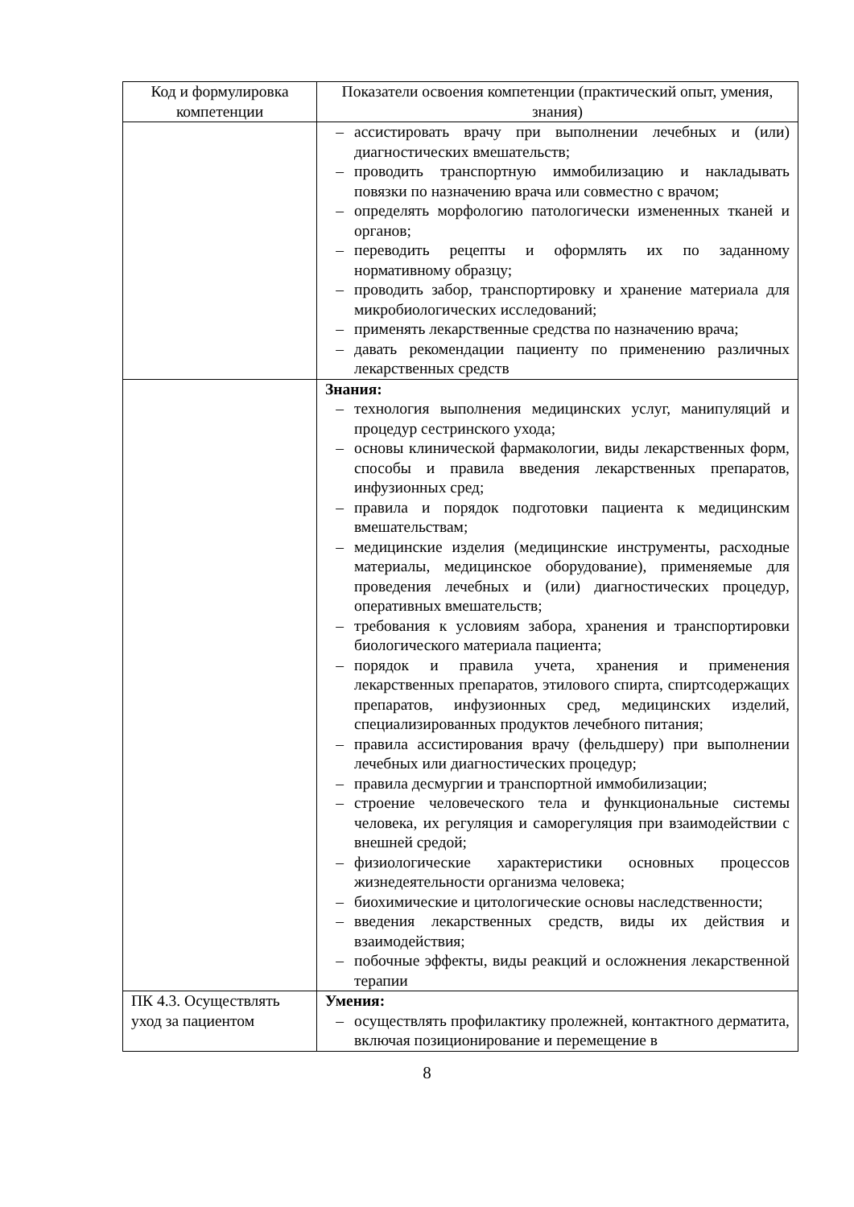| Код и формулировка компетенции | Показатели освоения компетенции (практический опыт, умения, знания) |
| --- | --- |
| | – ассистировать врачу при выполнении лечебных и (или) диагностических вмешательств; – проводить транспортную иммобилизацию и накладывать повязки по назначению врача или совместно с врачом; – определять морфологию патологически измененных тканей и органов; – переводить рецепты и оформлять их по заданному нормативному образцу; – проводить забор, транспортировку и хранение материала для микробиологических исследований; – применять лекарственные средства по назначению врача; – давать рекомендации пациенту по применению различных лекарственных средств |
| | Знания: – технология выполнения медицинских услуг, манипуляций и процедур сестринского ухода; – основы клинической фармакологии, виды лекарственных форм, способы и правила введения лекарственных препаратов, инфузионных сред; – правила и порядок подготовки пациента к медицинским вмешательствам; – медицинские изделия (медицинские инструменты, расходные материалы, медицинское оборудование), применяемые для проведения лечебных и (или) диагностических процедур, оперативных вмешательств; – требования к условиям забора, хранения и транспортировки биологического материала пациента; – порядок и правила учета, хранения и применения лекарственных препаратов, этилового спирта, спиртсодержащих препаратов, инфузионных сред, медицинских изделий, специализированных продуктов лечебного питания; – правила ассистирования врачу (фельдшеру) при выполнении лечебных или диагностических процедур; – правила десмургии и транспортной иммобилизации; – строение человеческого тела и функциональные системы человека, их регуляция и саморегуляция при взаимодействии с внешней средой; – физиологические характеристики основных процессов жизнедеятельности организма человека; – биохимические и цитологические основы наследственности; – введения лекарственных средств, виды их действия и взаимодействия; – побочные эффекты, виды реакций и осложнения лекарственной терапии |
| ПК 4.3. Осуществлять уход за пациентом | Умения: – осуществлять профилактику пролежней, контактного дерматита, включая позиционирование и перемещение в |
8